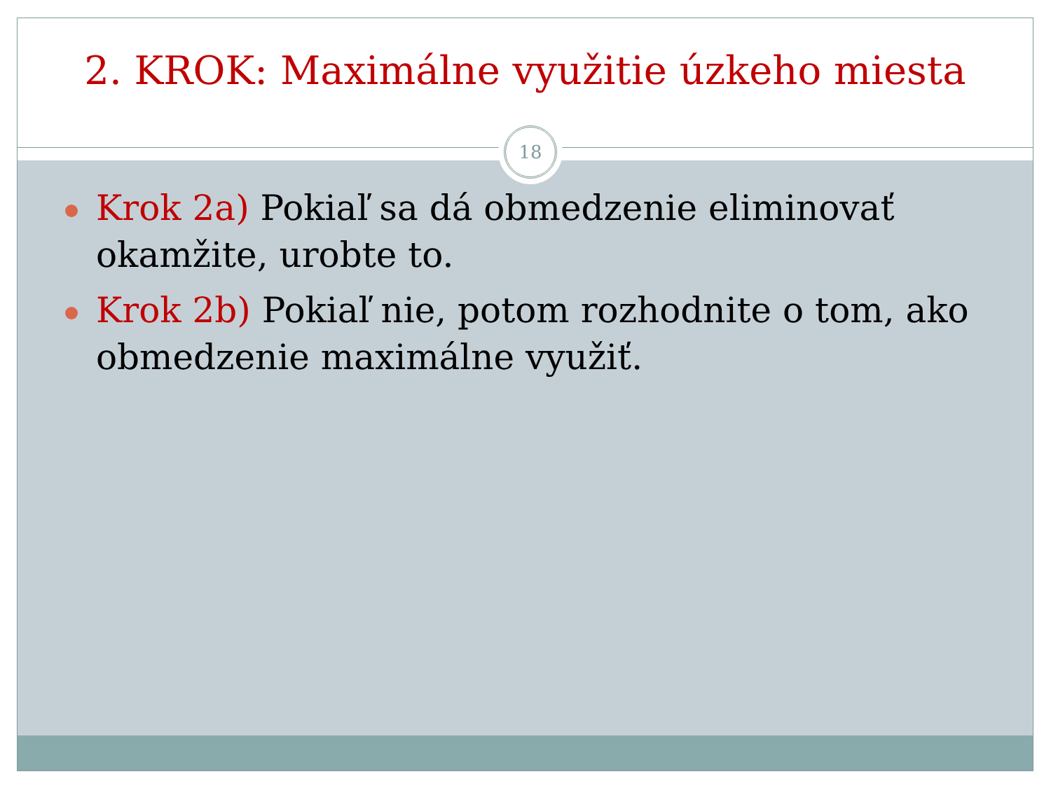2. KROK: Maximálne využitie úzkeho miesta
Krok 2a) Pokiaľ sa dá obmedzenie eliminovať okamžite, urobte to.
Krok 2b) Pokiaľ nie, potom rozhodnite o tom, ako obmedzenie maximálne využiť.
18